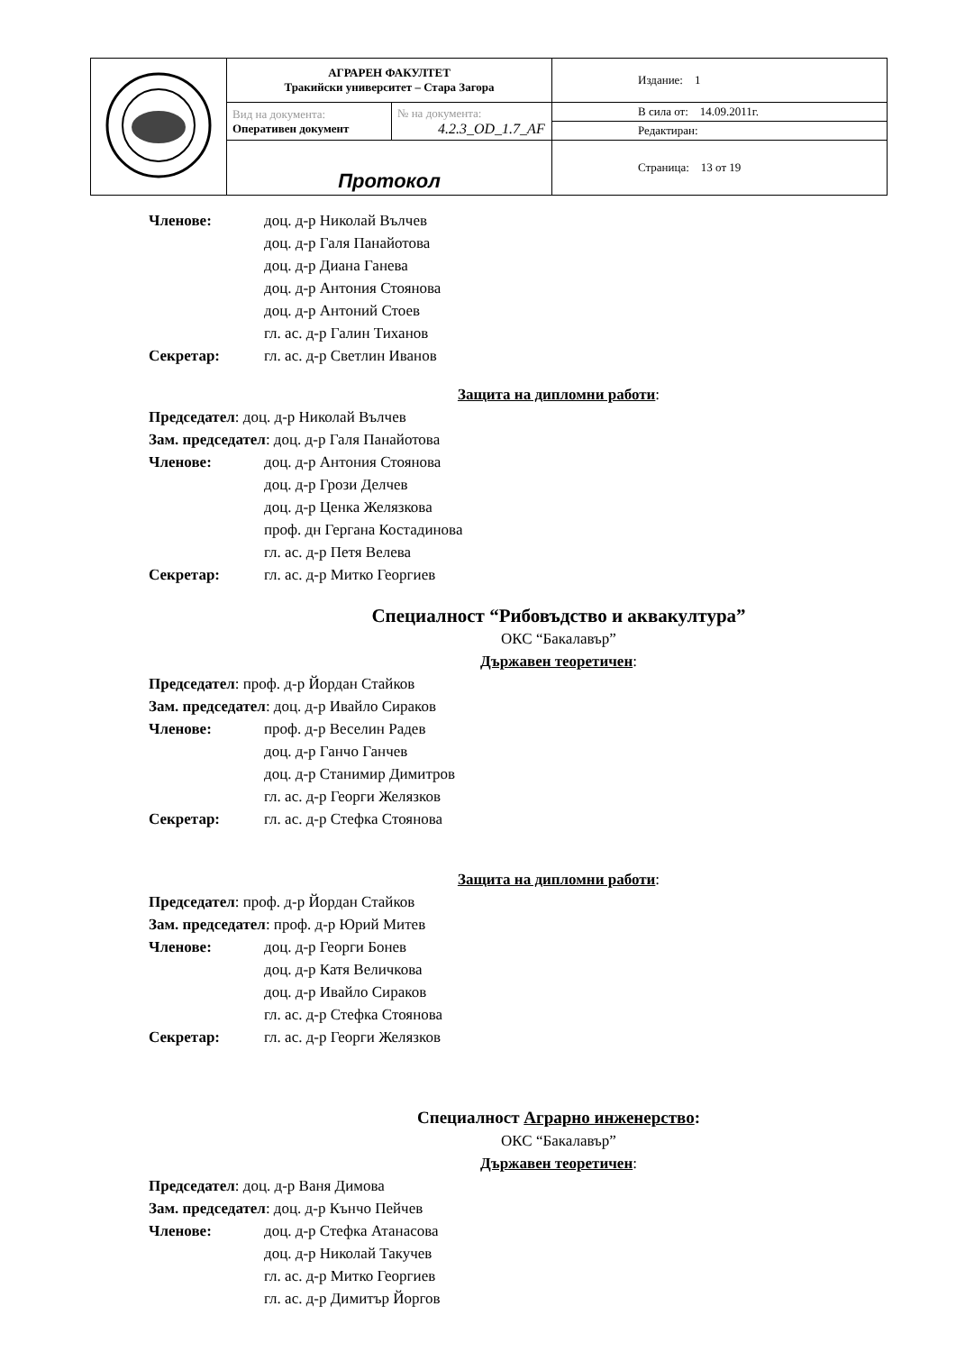| | АГРАРЕН ФАКУЛТЕТ Тракийски университет – Стара Загора | | Издание: 1 |
| | Вид на документа: Оперативен документ | № на документа: 4.2.3_OD_1.7_AF | В сила от: 14.09.2011г. Редактиран: |
| | Протокол | | Страница: 13 от 19 |
Членове: доц. д-р Николай Вълчев
доц. д-р Галя Панайотова
доц. д-р Диана Ганева
доц. д-р Антония Стоянова
доц. д-р Антоний Стоев
гл. ас. д-р Галин Тиханов
Секретар: гл. ас. д-р Светлин Иванов
Защита на дипломни работи:
Председател: доц. д-р Николай Вълчев
Зам. председател: доц. д-р Галя Панайотова
Членове: доц. д-р Антония Стоянова
доц. д-р Грози Делчев
доц. д-р Ценка Желязкова
проф. дн Гергана Костадинова
гл. ас. д-р Петя Велева
Секретар: гл. ас. д-р Митко Георгиев
Специалност “Рибовъдство и аквакултура”
ОКС “Бакалавър”
Държавен теоретичен:
Председател: проф. д-р Йордан Стайков
Зам. председател: доц. д-р Ивайло Сираков
Членове: проф. д-р Веселин Радев
доц. д-р Ганчо Ганчев
доц. д-р Станимир Димитров
гл. ас. д-р Георги Желязков
Секретар: гл. ас. д-р Стефка Стоянова
Защита на дипломни работи:
Председател: проф. д-р Йордан Стайков
Зам. председател: проф. д-р Юрий Митев
Членове: доц. д-р Георги Бонев
доц. д-р Катя Величкова
доц. д-р Ивайло Сираков
гл. ас. д-р Стефка Стоянова
Секретар: гл. ас. д-р Георги Желязков
Специалност Аграрно инженерство:
ОКС “Бакалавър”
Държавен теоретичен:
Председател: доц. д-р Ваня Димова
Зам. председател: доц. д-р Кънчо Пейчев
Членове: доц. д-р Стефка Атанасова
доц. д-р Николай Такучев
гл. ас. д-р Митко Георгиев
гл. ас. д-р Димитър Йоргов